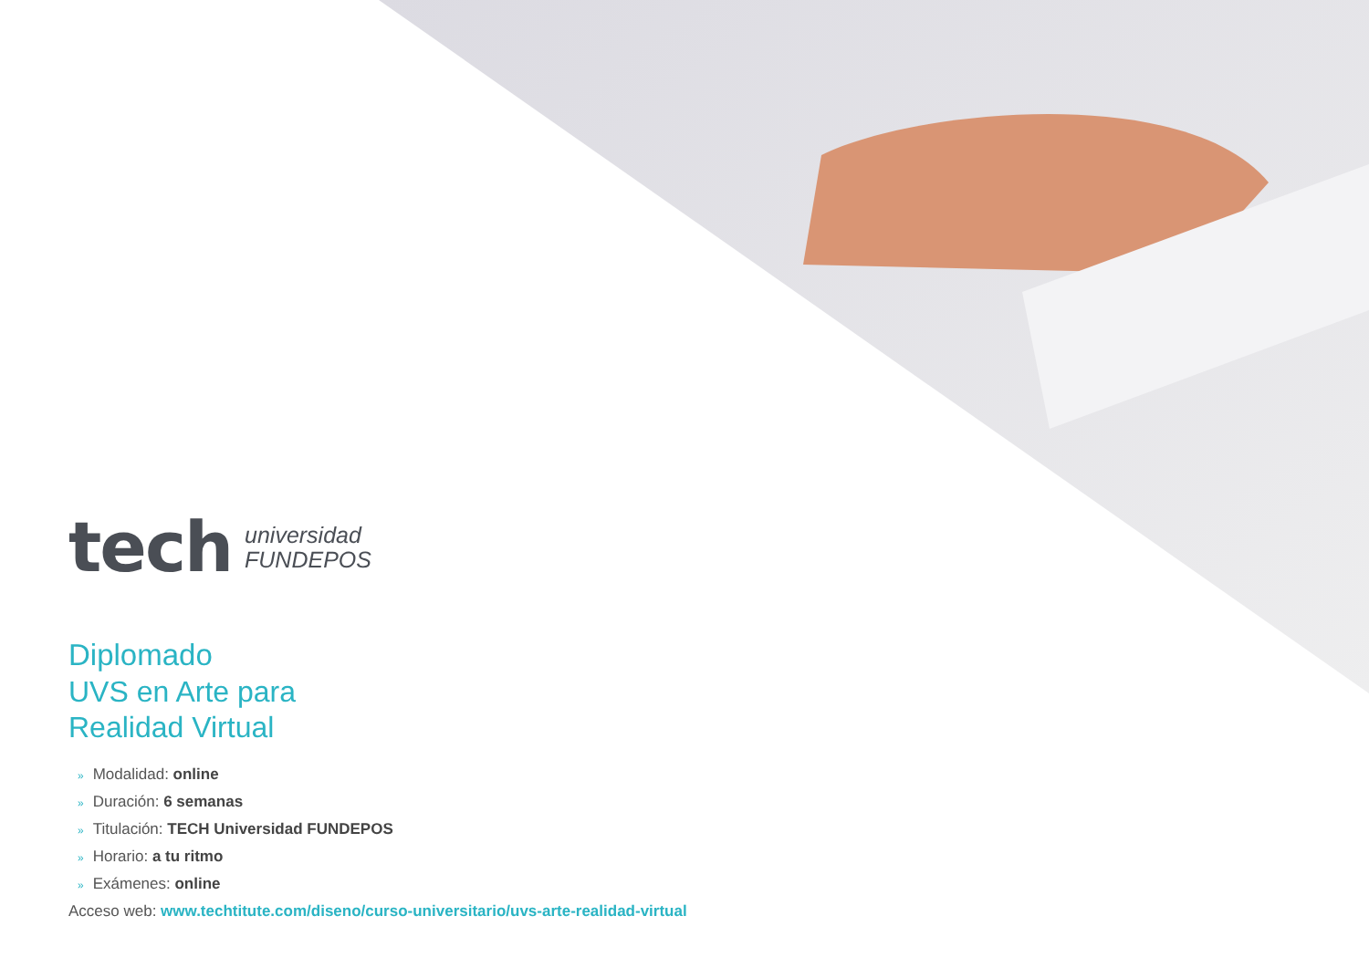tech
universidad
FUNDEPOS
Diplomado
UVS en Arte para
Realidad Virtual
» Modalidad: online
» Duración: 6 semanas
» Titulación: TECH Universidad FUNDEPOS
» Horario: a tu ritmo
» Exámenes: online
Acceso web: www.techtitute.com/diseno/curso-universitario/uvs-arte-realidad-virtual